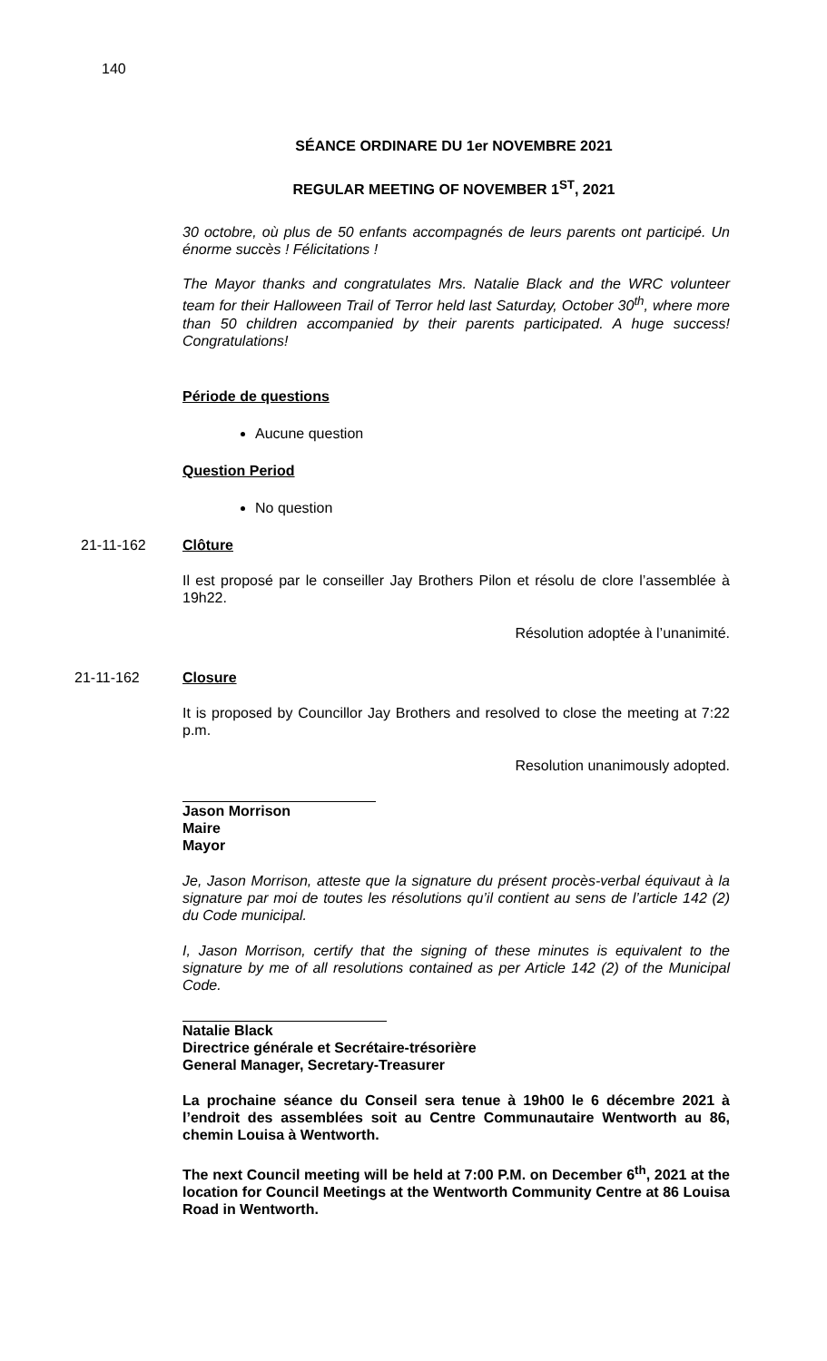140
SÉANCE ORDINARE DU 1er NOVEMBRE 2021
REGULAR MEETING OF NOVEMBER 1<sup>ST</sup>, 2021
30 octobre, où plus de 50 enfants accompagnés de leurs parents ont participé. Un énorme succès ! Félicitations !
The Mayor thanks and congratulates Mrs. Natalie Black and the WRC volunteer team for their Halloween Trail of Terror held last Saturday, October 30<sup>th</sup>, where more than 50 children accompanied by their parents participated. A huge success! Congratulations!
Période de questions
Aucune question
Question Period
No question
21-11-162 Clôture
Il est proposé par le conseiller Jay Brothers Pilon et résolu de clore l’assemblée à 19h22.
Résolution adoptée à l’unanimité.
21-11-162 Closure
It is proposed by Councillor Jay Brothers and resolved to close the meeting at 7:22 p.m.
Resolution unanimously adopted.
Jason Morrison
Maire
Mayor
Je, Jason Morrison, atteste que la signature du présent procès-verbal équivaut à la signature par moi de toutes les résolutions qu’il contient au sens de l’article 142 (2) du Code municipal.
I, Jason Morrison, certify that the signing of these minutes is equivalent to the signature by me of all resolutions contained as per Article 142 (2) of the Municipal Code.
Natalie Black
Directrice générale et Secrétaire-trésorière
General Manager, Secretary-Treasurer
La prochaine séance du Conseil sera tenue à 19h00 le 6 décembre 2021 à l’endroit des assemblées soit au Centre Communautaire Wentworth au 86, chemin Louisa à Wentworth.
The next Council meeting will be held at 7:00 P.M. on December 6<sup>th</sup>, 2021 at the location for Council Meetings at the Wentworth Community Centre at 86 Louisa Road in Wentworth.